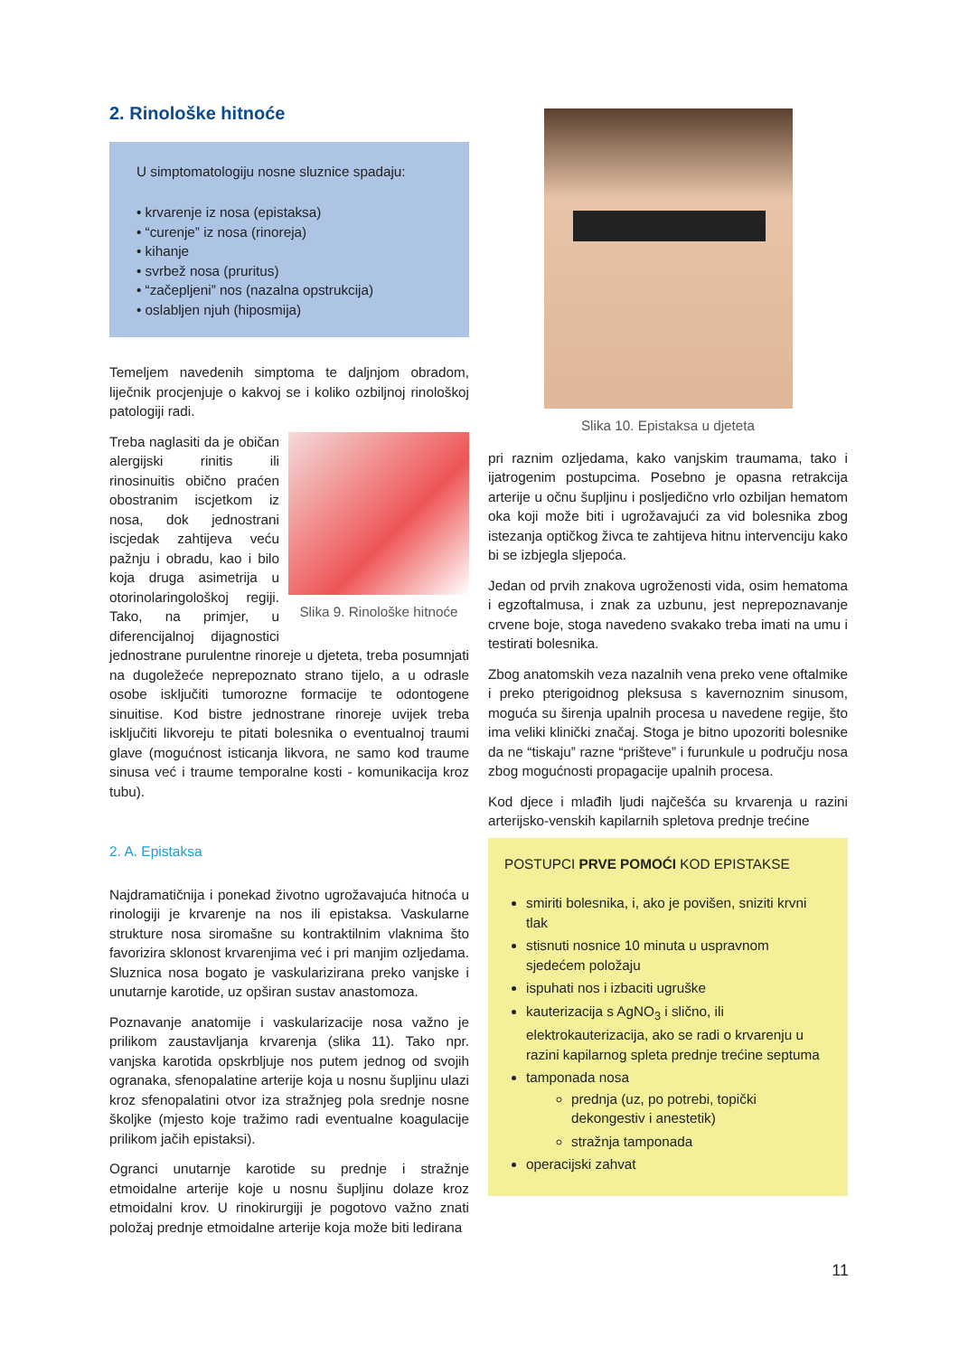2. Rinološke hitnoće
U simptomatologiju nosne sluznice spadaju:
• krvarenje iz nosa (epistaksa)
• “curenje” iz nosa (rinoreja)
• kihanje
• svrbež nosa (pruritus)
• “začepljeni” nos (nazalna opstrukcija)
• oslabljen njuh (hiposmija)
Temeljem navedenih simptoma te daljnjom obradom, liječnik procjenjuje o kakvoj se i koliko ozbiljnoj rinološkoj patologiji radi.
Slika 9. Rinološke hitnoće
Treba naglasiti da je običan alergijski rinitis ili rinosinuitis obično praćen obostranim iscjetkom iz nosa, dok jednostrani iscjedak zahtijeva veću pažnju i obradu, kao i bilo koja druga asimetrija u otorinolaringološkoj regiji. Tako, na primjer, u diferencijalnoj dijagnostici jednostrane purulentne rinoreje u djeteta, treba posumnjati na dugoležeće neprepoznato strano tijelo, a u odrasle osobe isključiti tumorozne formacije te odontogene sinuitise. Kod bistre jednostrane rinoreje uvijek treba isključiti likvoreju te pitati bolesnika o eventualnoj traumi glave (mogućnost isticanja likvora, ne samo kod traume sinusa već i traume temporalne kosti - komunikacija kroz tubu).
2. A. Epistaksa
Najdramatičnija i ponekad životno ugrožavajuća hitnoća u rinologiji je krvarenje na nos ili epistaksa. Vaskularne strukture nosa siromašne su kontraktilnim vlaknima što favorizira sklonost krvarenjima već i pri manjim ozljedama. Sluznica nosa bogato je vaskularizirana preko vanjske i unutarnje karotide, uz opširan sustav anastomoza.
Poznavanje anatomije i vaskularizacije nosa važno je prilikom zaustavljanja krvarenja (slika 11). Tako npr. vanjska karotida opskrbljuje nos putem jednog od svojih ogranaka, sfenopalatine arterije koja u nosnu šupljinu ulazi kroz sfenopalatini otvor iza stražnjeg pola srednje nosne školjke (mjesto koje tražimo radi eventualne koagulacije prilikom jačih epistaksi).
Ogranci unutarnje karotide su prednje i stražnje etmoidalne arterije koje u nosnu šupljinu dolaze kroz etmoidalni krov. U rinokirurgiji je pogotovo važno znati položaj prednje etmoidalne arterije koja može biti ledirana
Slika 10. Epistaksa u djeteta
pri raznim ozljedama, kako vanjskim traumama, tako i ijatrogenim postupcima. Posebno je opasna retrakcija arterije u očnu šupljinu i posljedično vrlo ozbiljan hematom oka koji može biti i ugrožavajući za vid bolesnika zbog istezanja optičkog živca te zahtijeva hitnu intervenciju kako bi se izbjegla sljepoća.
Jedan od prvih znakova ugroženosti vida, osim hematoma i egzoftalmusa, i znak za uzbunu, jest neprepoznavanje crvene boje, stoga navedeno svakako treba imati na umu i testirati bolesnika.
Zbog anatomskih veza nazalnih vena preko vene oftalmike i preko pterigoidnog pleksusa s kavernoznim sinusom, moguća su širenja upalnih procesa u navedene regije, što ima veliki klinički značaj. Stoga je bitno upozoriti bolesnike da ne “tiskaju” razne “prišteve” i furunkule u području nosa zbog mogućnosti propagacije upalnih procesa.
Kod djece i mlađih ljudi najčešća su krvarenja u razini arterijsko-venskih kapilarnih spletova prednje trećine
POSTUPCI PRVE POMOĆI KOD EPISTAKSE
smiriti bolesnika, i, ako je povišen, sniziti krvni tlak
stisnuti nosnice 10 minuta u uspravnom sjedećem položaju
ispuhati nos i izbaciti ugruške
kauterizacija s AgNO<sub>3</sub> i slično, ili elektrokauterizacija, ako se radi o krvarenju u razini kapilarnog spleta prednje trećine septuma
tamponada nosa
prednja (uz, po potrebi, topički dekongestiv i anestetik)
stražnja tamponada
operacijski zahvat
11